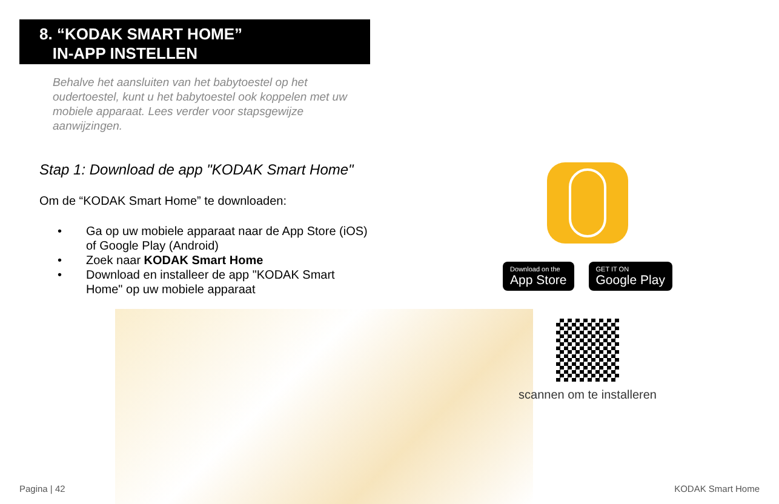8. “KODAK SMART HOME”
IN-APP INSTELLEN
Behalve het aansluiten van het babytoestel op het oudertoestel, kunt u het babytoestel ook koppelen met uw mobiele apparaat. Lees verder voor stapsgewijze aanwijzingen.
Stap 1: Download de app "KODAK Smart Home"
Om de “KODAK Smart Home” te downloaden:
• Ga op uw mobiele apparaat naar de App Store (iOS) of Google Play (Android)
• Zoek naar KODAK Smart Home
• Download en installeer de app "KODAK Smart Home" op uw mobiele apparaat
Download on the
App Store
GET IT ON
Google Play
scannen om te installeren
Pagina | 42 KODAK Smart Home